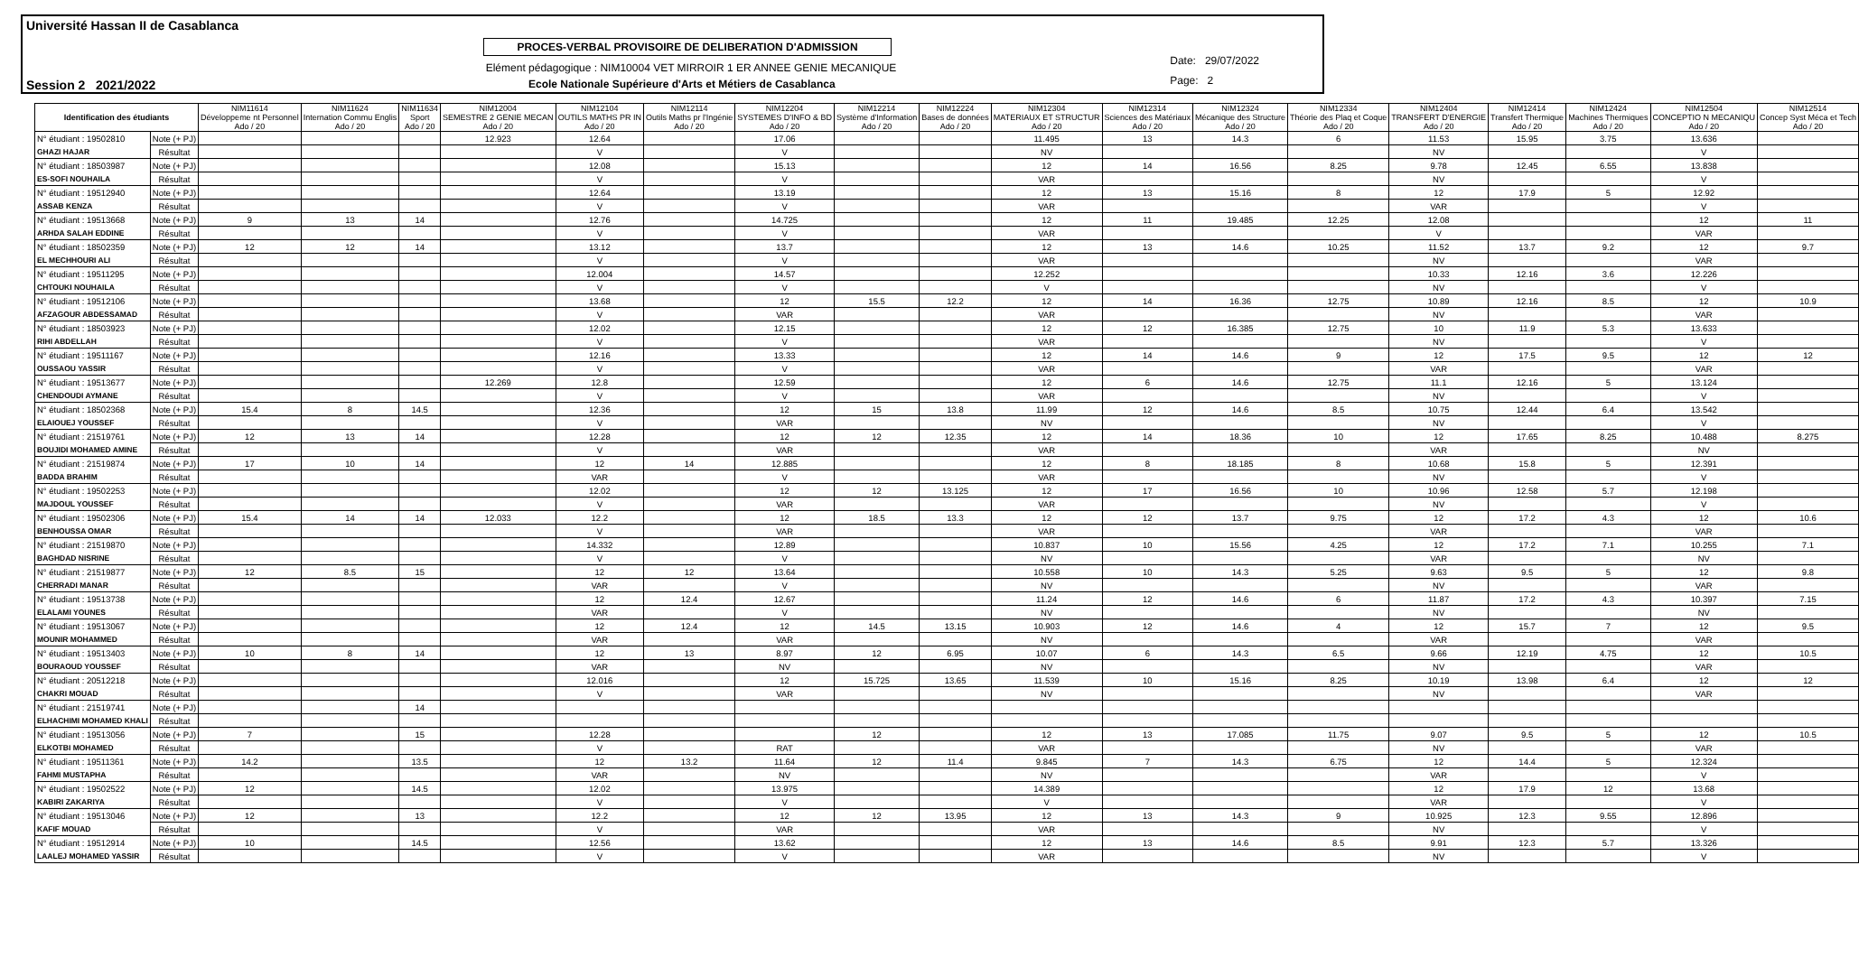Université Hassan II de Casablanca
PROCES-VERBAL PROVISOIRE DE DELIBERATION D'ADMISSION
Elément pédagogique : NIM10004 VET MIRROIR 1 ER ANNEE GENIE MECANIQUE
Ecole Nationale Supérieure d'Arts et Métiers de Casablanca
Session 2 2021/2022
Date: 29/07/2022
Page: 2
| Identification des étudiants | | NIM11614 Développeme nt Personnel Ado / 20 | NIM11624 Internation Commu Englis Ado / 20 | NIM11634 Sport Ado / 20 | NIM12004 SEMESTRE 2 GENIE MECAN Ado / 20 | NIM12104 OUTILS MATHS PR IN Ado / 20 | NIM12114 Outils Maths pr l'Ingénie Ado / 20 | NIM12204 SYSTEMES D'INFO & BD Ado / 20 | NIM12214 Système d'Information Ado / 20 | NIM12224 Bases de données Ado / 20 | NIM12304 MATERIAUX ET STRUCTUR Ado / 20 | NIM12314 Sciences des Matériaux Ado / 20 | NIM12324 Mécanique des Structure Ado / 20 | NIM12334 Théorie des Plaq et Coque Ado / 20 | NIM12404 TRANSFERT D'ENERGIE Ado / 20 | NIM12414 Transfert Thermique Ado / 20 | NIM12424 Machines Thermiques Ado / 20 | NIM12504 CONCEPTIO N MECANIQU Ado / 20 | NIM12514 Concep Syst Méca et Tech Ado / 20 |
| --- | --- | --- | --- | --- | --- | --- | --- | --- | --- | --- | --- | --- | --- | --- | --- | --- | --- | --- | --- |
| N° étudiant : 19502810 | Note (+ PJ) | | | | 12.923 | 12.64 | | 17.06 | | | 11.495 | 13 | 14.3 | 6 | 11.53 | 15.95 | 3.75 | 13.636 | |
| GHAZI HAJAR | Résultat | | | | | V | | V | | | NV | | | | NV | | | V | |
| N° étudiant : 18503987 | Note (+ PJ) | | | | | 12.08 | | 15.13 | | | 12 | 14 | 16.56 | 8.25 | 9.78 | 12.45 | 6.55 | 13.838 | |
| ES-SOFI NOUHAILA | Résultat | | | | | V | | V | | | VAR | | | | NV | | | V | |
| N° étudiant : 19512940 | Note (+ PJ) | | | | | 12.64 | | 13.19 | | | 12 | 13 | 15.16 | 8 | 12 | 17.9 | 5 | 12.92 | |
| ASSAB KENZA | Résultat | | | | | V | | V | | | VAR | | | | VAR | | | V | |
| N° étudiant : 19513668 | Note (+ PJ) | 9 | 13 | 14 | | 12.76 | | 14.725 | | | 12 | 11 | 19.485 | 12.25 | 12.08 | | | 12 | 11 |
| ARHDA SALAH EDDINE | Résultat | | | | | V | | V | | | VAR | | | | V | | | VAR | |
| N° étudiant : 18502359 | Note (+ PJ) | 12 | 12 | 14 | | 13.12 | | 13.7 | | | 12 | 13 | 14.6 | 10.25 | 11.52 | 13.7 | 9.2 | 12 | 9.7 |
| EL MECHHOURI ALI | Résultat | | | | | V | | V | | | VAR | | | | NV | | | VAR | |
| N° étudiant : 19511295 | Note (+ PJ) | | | | | 12.004 | | 14.57 | | | 12.252 | | | | 10.33 | 12.16 | 3.6 | 12.226 | |
| CHTOUKI NOUHAILA | Résultat | | | | | V | | V | | | V | | | | NV | | | V | |
| N° étudiant : 19512106 | Note (+ PJ) | | | | | 13.68 | | 12 | 15.5 | 12.2 | 12 | 14 | 16.36 | 12.75 | 10.89 | 12.16 | 8.5 | 12 | 10.9 |
| AFZAGOUR ABDESSAMAD | Résultat | | | | | V | | VAR | | | VAR | | | | NV | | | VAR | |
| N° étudiant : 18503923 | Note (+ PJ) | | | | | 12.02 | | 12.15 | | | 12 | 12 | 16.385 | 12.75 | 10 | 11.9 | 5.3 | 13.633 | |
| RIHI ABDELLAH | Résultat | | | | | V | | V | | | VAR | | | | NV | | | V | |
| N° étudiant : 19511167 | Note (+ PJ) | | | | | 12.16 | | 13.33 | | | 12 | 14 | 14.6 | 9 | 12 | 17.5 | 9.5 | 12 | 12 |
| OUSSAOU YASSIR | Résultat | | | | | V | | V | | | VAR | | | | VAR | | | VAR | |
| N° étudiant : 19513677 | Note (+ PJ) | | | | 12.269 | 12.8 | | 12.59 | | | 12 | 6 | 14.6 | 12.75 | 11.1 | 12.16 | 5 | 13.124 | |
| CHENDOUDI AYMANE | Résultat | | | | | V | | V | | | VAR | | | | NV | | | V | |
| N° étudiant : 18502368 | Note (+ PJ) | 15.4 | 8 | 14.5 | | 12.36 | | 12 | 15 | 13.8 | 11.99 | 12 | 14.6 | 8.5 | 10.75 | 12.44 | 6.4 | 13.542 | |
| ELAIOUEJ YOUSSEF | Résultat | | | | | V | | VAR | | | NV | | | | NV | | | V | |
| N° étudiant : 21519761 | Note (+ PJ) | 12 | 13 | 14 | | 12.28 | | 12 | 12 | 12.35 | 12 | 14 | 18.36 | 10 | 12 | 17.65 | 8.25 | 10.488 | 8.275 |
| BOUJIDI MOHAMED AMINE | Résultat | | | | | V | | VAR | | | VAR | | | | VAR | | | NV | |
| N° étudiant : 21519874 | Note (+ PJ) | 17 | 10 | 14 | | 12 | 14 | 12.885 | | | 12 | 8 | 18.185 | 8 | 10.68 | 15.8 | 5 | 12.391 | |
| BADDA BRAHIM | Résultat | | | | | VAR | | V | | | VAR | | | | NV | | | V | |
| N° étudiant : 19502253 | Note (+ PJ) | | | | | 12.02 | | 12 | 12 | 13.125 | 12 | 17 | 16.56 | 10 | 10.96 | 12.58 | 5.7 | 12.198 | |
| MAJDOUL YOUSSEF | Résultat | | | | | V | | VAR | | | VAR | | | | NV | | | V | |
| N° étudiant : 19502306 | Note (+ PJ) | 15.4 | 14 | 14 | 12.033 | 12.2 | | 12 | 18.5 | 13.3 | 12 | 12 | 13.7 | 9.75 | 12 | 17.2 | 4.3 | 12 | 10.6 |
| BENHOUSSA OMAR | Résultat | | | | | V | | VAR | | | VAR | | | | VAR | | | VAR | |
| N° étudiant : 21519870 | Note (+ PJ) | | | | | 14.332 | | 12.89 | | | 10.837 | 10 | 15.56 | 4.25 | 12 | 17.2 | 7.1 | 10.255 | 7.1 |
| BAGHDAD NISRINE | Résultat | | | | | V | | V | | | NV | | | | VAR | | | NV | |
| N° étudiant : 21519877 | Note (+ PJ) | 12 | 8.5 | 15 | | 12 | 12 | 13.64 | | | 10.558 | 10 | 14.3 | 5.25 | 9.63 | 9.5 | 5 | 12 | 9.8 |
| CHERRADI MANAR | Résultat | | | | | VAR | | V | | | NV | | | | NV | | | VAR | |
| N° étudiant : 19513738 | Note (+ PJ) | | | | | 12 | 12.4 | 12.67 | | | 11.24 | 12 | 14.6 | 6 | 11.87 | 17.2 | 4.3 | 10.397 | 7.15 |
| ELALAMI YOUNES | Résultat | | | | | VAR | | V | | | NV | | | | NV | | | NV | |
| N° étudiant : 19513067 | Note (+ PJ) | | | | | 12 | 12.4 | 12 | 14.5 | 13.15 | 10.903 | 12 | 14.6 | 4 | 12 | 15.7 | 7 | 12 | 9.5 |
| MOUNIR MOHAMMED | Résultat | | | | | VAR | | VAR | | | NV | | | | VAR | | | VAR | |
| N° étudiant : 19513403 | Note (+ PJ) | 10 | 8 | 14 | | 12 | 13 | 8.97 | 12 | 6.95 | 10.07 | 6 | 14.3 | 6.5 | 9.66 | 12.19 | 4.75 | 12 | 10.5 |
| BOURAOUD YOUSSEF | Résultat | | | | | VAR | | NV | | | NV | | | | NV | | | VAR | |
| N° étudiant : 20512218 | Note (+ PJ) | | | | | 12.016 | | 12 | 15.725 | 13.65 | 11.539 | 10 | 15.16 | 8.25 | 10.19 | 13.98 | 6.4 | 12 | 12 |
| CHAKRI MOUAD | Résultat | | | | | V | | VAR | | | NV | | | | NV | | | VAR | |
| N° étudiant : 21519741 | Note (+ PJ) | | | 14 | | | | | | | | | | | | | | | |
| ELHACHIMI MOHAMED KHALI | Résultat | | | | | | | | | | | | | | | | | | |
| N° étudiant : 19513056 | Note (+ PJ) | 7 | | 15 | | 12.28 | | | 12 | | 12 | 13 | 17.085 | 11.75 | 9.07 | 9.5 | 5 | 12 | 10.5 |
| ELKOTBI MOHAMED | Résultat | | | | | V | | RAT | | | VAR | | | | NV | | | VAR | |
| N° étudiant : 19511361 | Note (+ PJ) | 14.2 | | 13.5 | | 12 | 13.2 | 11.64 | 12 | 11.4 | 9.845 | 7 | 14.3 | 6.75 | 12 | 14.4 | 5 | 12.324 | |
| FAHMI MUSTAPHA | Résultat | | | | | VAR | | NV | | | NV | | | | VAR | | | V | |
| N° étudiant : 19502522 | Note (+ PJ) | 12 | | 14.5 | | 12.02 | | 13.975 | | | 14.389 | | | | 12 | 17.9 | 12 | 13.68 | |
| KABIRI ZAKARIYA | Résultat | | | | | V | | V | | | V | | | | VAR | | | V | |
| N° étudiant : 19513046 | Note (+ PJ) | 12 | | 13 | | 12.2 | | 12 | 12 | 13.95 | 12 | 13 | 14.3 | 9 | 10.925 | 12.3 | 9.55 | 12.896 | |
| KAFIF MOUAD | Résultat | | | | | V | | VAR | | | VAR | | | | NV | | | V | |
| N° étudiant : 19512914 | Note (+ PJ) | 10 | | 14.5 | | 12.56 | | 13.62 | | | 12 | 13 | 14.6 | 8.5 | 9.91 | 12.3 | 5.7 | 13.326 | |
| LAALEJ MOHAMED YASSIR | Résultat | | | | | V | | V | | | VAR | | | | NV | | | V | |